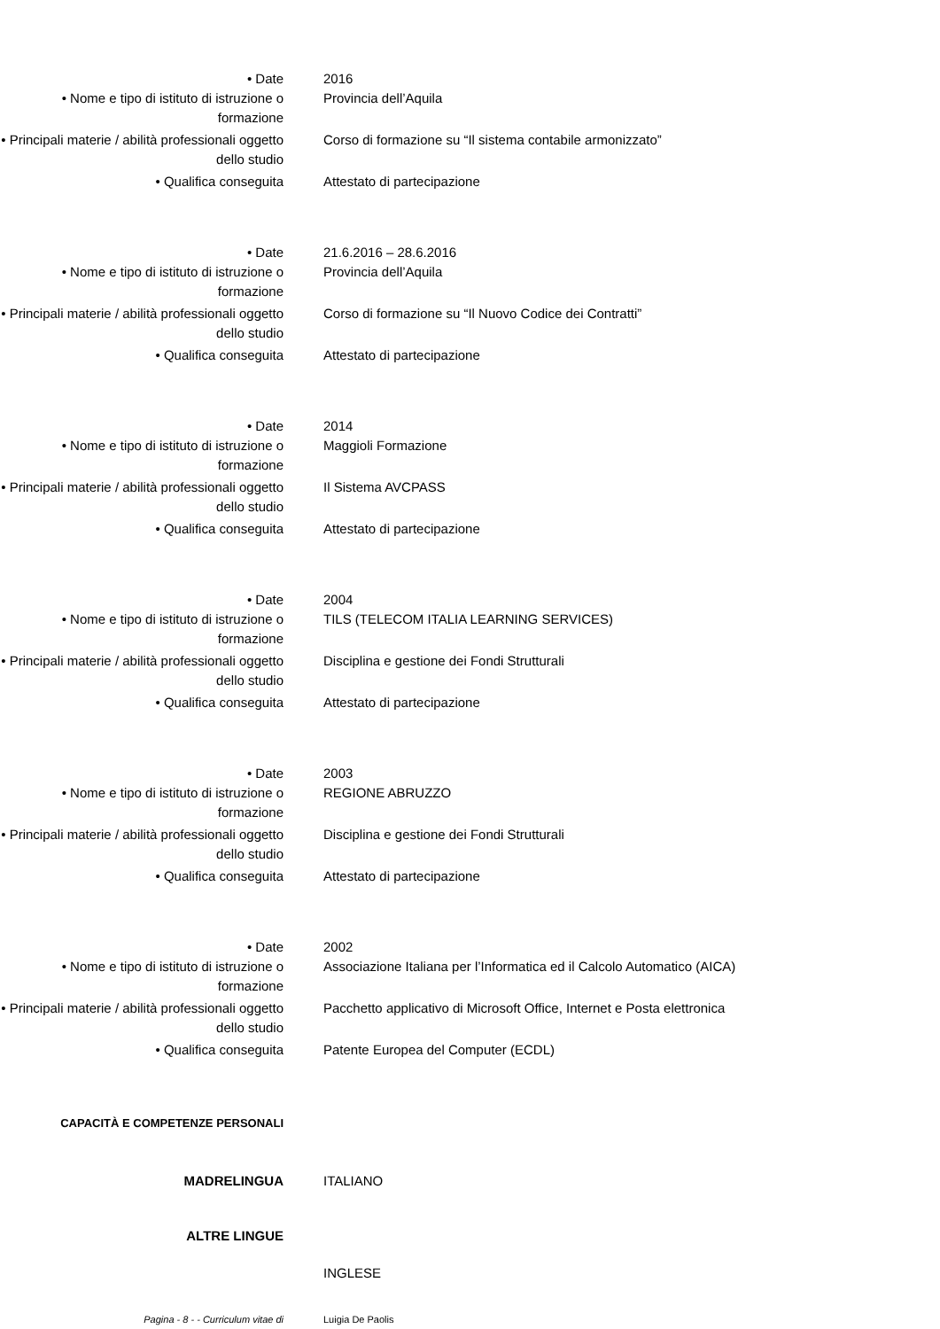• Date 2016
• Nome e tipo di istituto di istruzione o formazione
Provincia dell’Aquila
• Principali materie / abilità professionali oggetto dello studio
Corso di formazione su “Il sistema contabile armonizzato”
• Qualifica conseguita Attestato di partecipazione
• Date 21.6.2016 – 28.6.2016
• Nome e tipo di istituto di istruzione o formazione
Provincia dell’Aquila
• Principali materie / abilità professionali oggetto dello studio
Corso di formazione su “Il Nuovo Codice dei Contratti”
• Qualifica conseguita Attestato di partecipazione
• Date 2014
• Nome e tipo di istituto di istruzione o formazione
Maggioli Formazione
• Principali materie / abilità professionali oggetto dello studio
Il Sistema AVCPASS
• Qualifica conseguita Attestato di partecipazione
• Date 2004
• Nome e tipo di istituto di istruzione o formazione
TILS (TELECOM ITALIA LEARNING SERVICES)
• Principali materie / abilità professionali oggetto dello studio
Disciplina e gestione dei Fondi Strutturali
• Qualifica conseguita Attestato di partecipazione
• Date 2003
• Nome e tipo di istituto di istruzione o formazione
REGIONE ABRUZZO
• Principali materie / abilità professionali oggetto dello studio
Disciplina e gestione dei Fondi Strutturali
• Qualifica conseguita Attestato di partecipazione
• Date 2002
• Nome e tipo di istituto di istruzione o formazione
Associazione Italiana per l’Informatica ed il Calcolo Automatico (AICA)
• Principali materie / abilità professionali oggetto dello studio
Pacchetto applicativo di Microsoft Office, Internet e Posta elettronica
• Qualifica conseguita Patente Europea del Computer (ECDL)
CAPACITÀ E COMPETENZE PERSONALI
MADRELINGUA ITALIANO
ALTRE LINGUE
INGLESE
Pagina - 8 - - Curriculum vitae di Luigia De Paolis